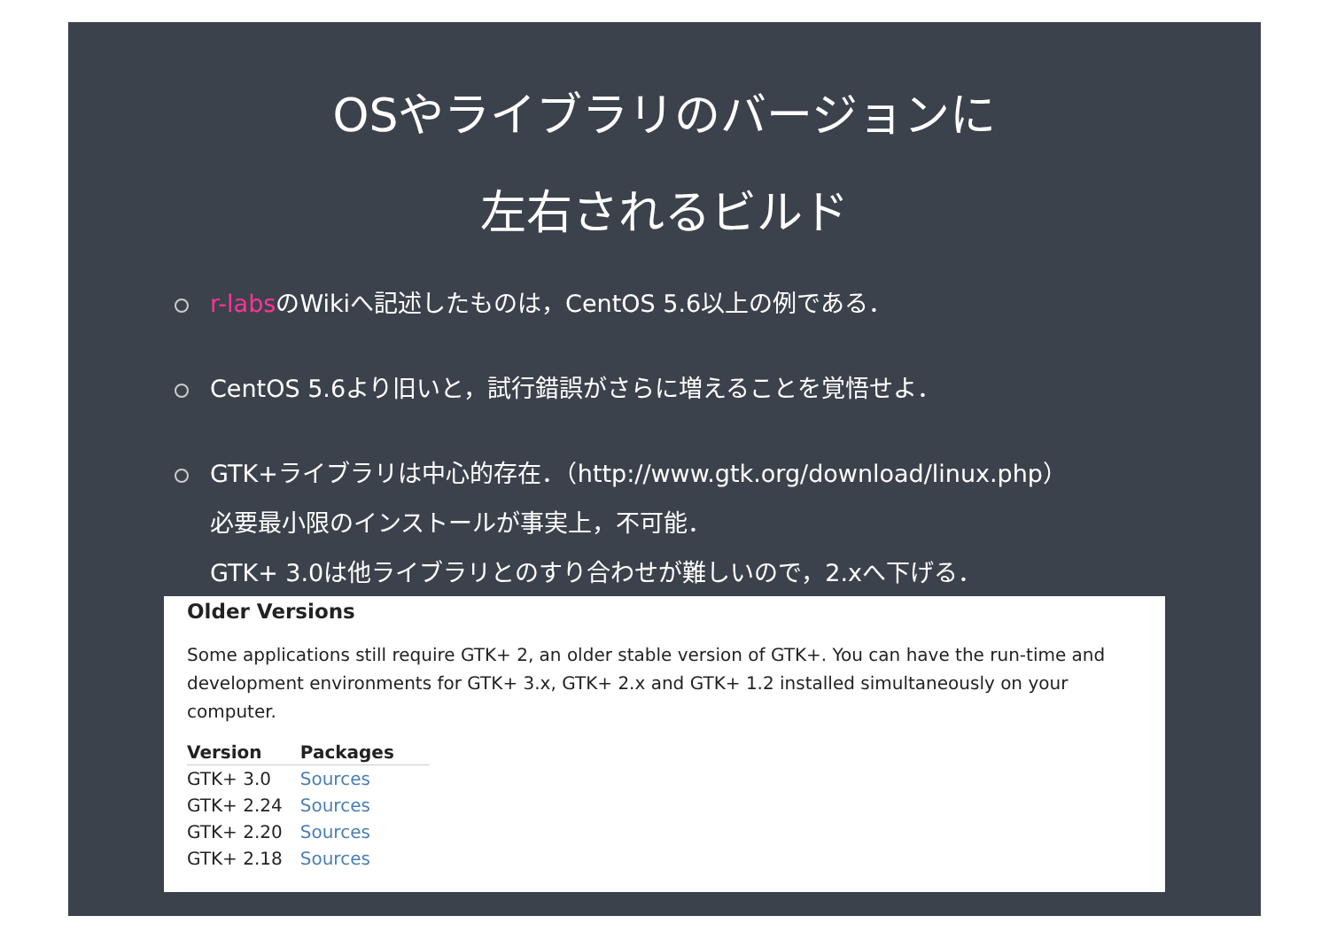OSやライブラリのバージョンに
左右されるビルド
r-labsのWikiへ記述したものは，CentOS 5.6以上の例である．
CentOS 5.6より旧いと，試行錯誤がさらに増えることを覚悟せよ．
GTK+ライブラリは中心的存在．（http://www.gtk.org/download/linux.php）
必要最小限のインストールが事実上，不可能．
GTK+ 3.0は他ライブラリとのすり合わせが難しいので，2.xへ下げる．
Older Versions
Some applications still require GTK+ 2, an older stable version of GTK+. You can have the run-time and development environments for GTK+ 3.x, GTK+ 2.x and GTK+ 1.2 installed simultaneously on your computer.
| Version | Packages |
| --- | --- |
| GTK+ 3.0 | Sources |
| GTK+ 2.24 | Sources |
| GTK+ 2.20 | Sources |
| GTK+ 2.18 | Sources |